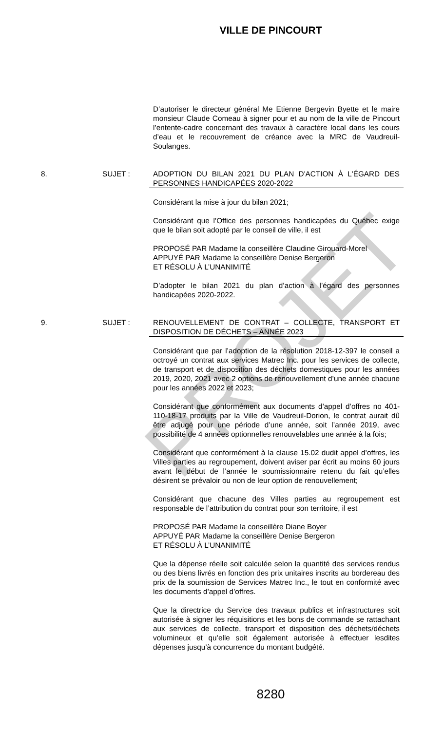VILLE DE PINCOURT
D’autoriser le directeur général Me Etienne Bergevin Byette et le maire monsieur Claude Comeau à signer pour et au nom de la ville de Pincourt l’entente-cadre concernant des travaux à caractère local dans les cours d’eau et le recouvrement de créance avec la MRC de Vaudreuil-Soulanges.
8. SUJET :
ADOPTION DU BILAN 2021 DU PLAN D'ACTION À L'ÉGARD DES PERSONNES HANDICAPÉES 2020-2022
Considérant la mise à jour du bilan 2021;
Considérant que l’Office des personnes handicapées du Québec exige que le bilan soit adopté par le conseil de ville, il est
PROPOSÉ PAR Madame la conseillère Claudine Girouard-Morel
APPUYÉ PAR Madame la conseillère Denise Bergeron
ET RÉSOLU À L’UNANIMITÉ
D’adopter le bilan 2021 du plan d’action à l’égard des personnes handicapées 2020-2022.
9. SUJET :
RENOUVELLEMENT DE CONTRAT – COLLECTE, TRANSPORT ET DISPOSITION DE DÉCHETS – ANNÉE 2023
Considérant que par l’adoption de la résolution 2018-12-397 le conseil a octroyé un contrat aux services Matrec Inc. pour les services de collecte, de transport et de disposition des déchets domestiques pour les années 2019, 2020, 2021 avec 2 options de renouvellement d’une année chacune pour les années 2022 et 2023;
Considérant que conformément aux documents d’appel d’offres no 401-110-18-17 produits par la Ville de Vaudreuil-Dorion, le contrat aurait dû être adjugé pour une période d’une année, soit l’année 2019, avec possibilité de 4 années optionnelles renouvelables une année à la fois;
Considérant que conformément à la clause 15.02 dudit appel d’offres, les Villes parties au regroupement, doivent aviser par écrit au moins 60 jours avant le début de l’année le soumissionnaire retenu du fait qu’elles désirent se prévaloir ou non de leur option de renouvellement;
Considérant que chacune des Villes parties au regroupement est responsable de l’attribution du contrat pour son territoire, il est
PROPOSÉ PAR Madame la conseillère Diane Boyer
APPUYÉ PAR Madame la conseillère Denise Bergeron
ET RÉSOLU À L’UNANIMITÉ
Que la dépense réelle soit calculée selon la quantité des services rendus ou des biens livrés en fonction des prix unitaires inscrits au bordereau des prix de la soumission de Services Matrec Inc., le tout en conformité avec les documents d’appel d’offres.
Que la directrice du Service des travaux publics et infrastructures soit autorisée à signer les réquisitions et les bons de commande se rattachant aux services de collecte, transport et disposition des déchets/déchets volumineux et qu’elle soit également autorisée à effectuer lesdites dépenses jusqu’à concurrence du montant budgété.
PROJET
8280